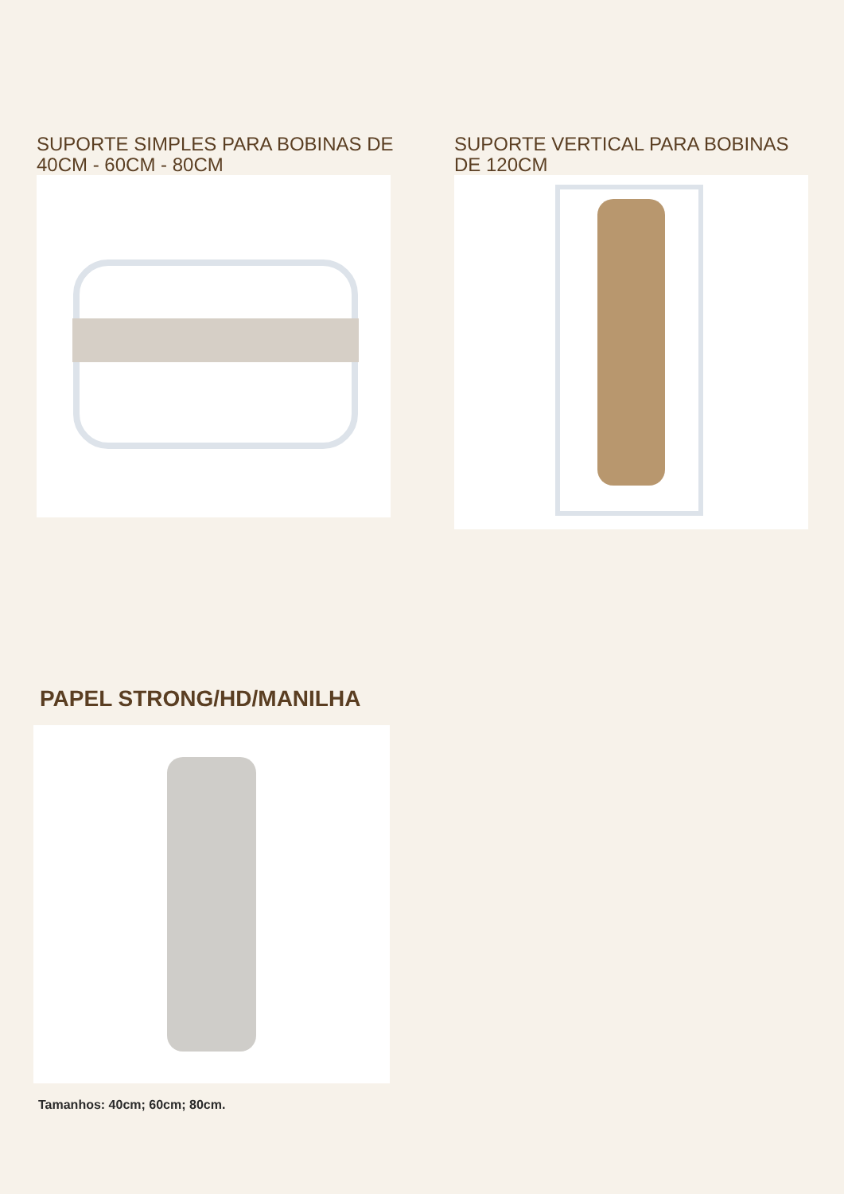SUPORTE SIMPLES PARA BOBINAS DE 40CM - 60CM - 80CM
SUPORTE VERTICAL PARA BOBINAS DE 120CM
PAPEL STRONG/HD/MANILHA
Tamanhos: 40cm; 60cm; 80cm.